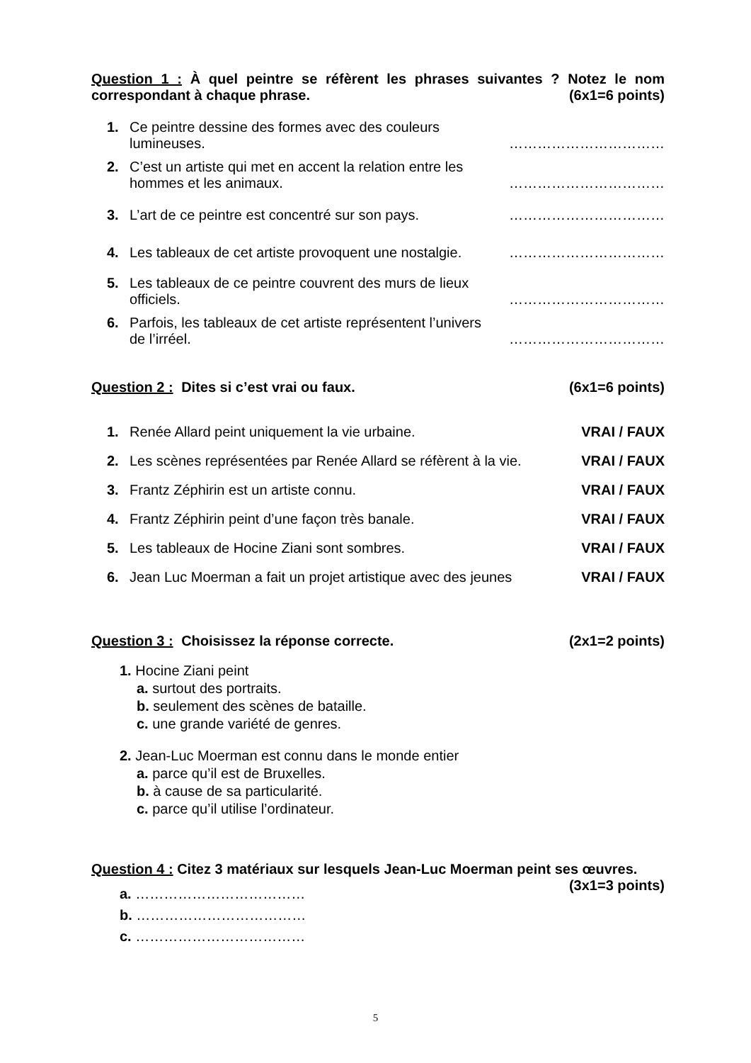Question 1 : À quel peintre se réfèrent les phrases suivantes ? Notez le nom correspondant à chaque phrase. (6x1=6 points)
1. Ce peintre dessine des formes avec des couleurs lumineuses.
……………………………
2. C’est un artiste qui met en accent la relation entre les hommes et les animaux.
……………………………
3. L’art de ce peintre est concentré sur son pays.
……………………………
4. Les tableaux de cet artiste provoquent une nostalgie.
……………………………
5. Les tableaux de ce peintre couvrent des murs de lieux officiels.
……………………………
6. Parfois, les tableaux de cet artiste représentent l’univers de l’irréel.
……………………………
Question 2 : Dites si c’est vrai ou faux. (6x1=6 points)
1. Renée Allard peint uniquement la vie urbaine.
VRAI / FAUX
2. Les scènes représentées par Renée Allard se réfèrent à la vie.
VRAI / FAUX
3. Frantz Zéphirin est un artiste connu.
VRAI / FAUX
4. Frantz Zéphirin peint d’une façon très banale.
VRAI / FAUX
5. Les tableaux de Hocine Ziani sont sombres.
VRAI / FAUX
6. Jean Luc Moerman a fait un projet artistique avec des jeunes
VRAI / FAUX
Question 3 : Choisissez la réponse correcte. (2x1=2 points)
1. Hocine Ziani peint
a. surtout des portraits.
b. seulement des scènes de bataille.
c. une grande variété de genres.
2. Jean-Luc Moerman est connu dans le monde entier
a. parce qu’il est de Bruxelles.
b. à cause de sa particularité.
c. parce qu’il utilise l’ordinateur.
Question 4 : Citez 3 matériaux sur lesquels Jean-Luc Moerman peint ses œuvres. (3x1=3 points)
a. ………………………………
b. ………………………………
c. ………………………………
5